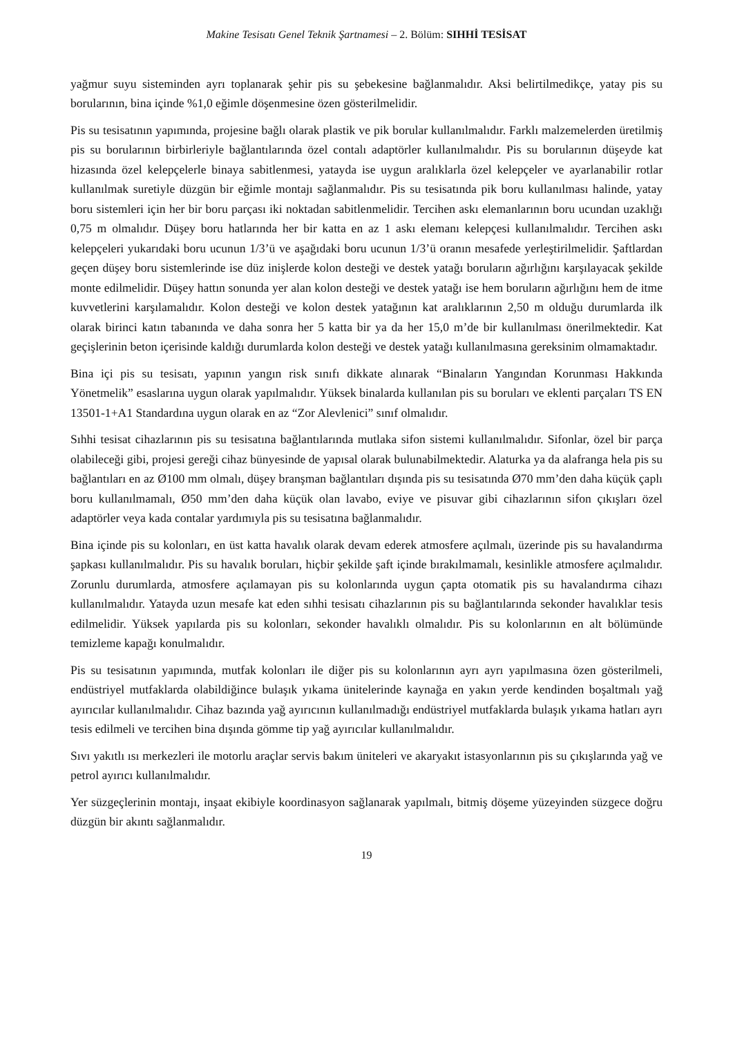Makine Tesisatı Genel Teknik Şartnamesi – 2. Bölüm: SIHHİ TESİSAT
yağmur suyu sisteminden ayrı toplanarak şehir pis su şebekesine bağlanmalıdır. Aksi belirtilmedikçe, yatay pis su borularının, bina içinde %1,0 eğimle döşenmesine özen gösterilmelidir.
Pis su tesisatının yapımında, projesine bağlı olarak plastik ve pik borular kullanılmalıdır. Farklı malzemelerden üretilmiş pis su borularının birbirleriyle bağlantılarında özel contalı adaptörler kullanılmalıdır. Pis su borularının düşeyde kat hizasında özel kelepçelerle binaya sabitlenmesi, yatayda ise uygun aralıklarla özel kelepçeler ve ayarlanabilir rotlar kullanılmak suretiyle düzgün bir eğimle montajı sağlanmalıdır. Pis su tesisatında pik boru kullanılması halinde, yatay boru sistemleri için her bir boru parçası iki noktadan sabitlenmelidir. Tercihen askı elemanlarının boru ucundan uzaklığı 0,75 m olmalıdır. Düşey boru hatlarında her bir katta en az 1 askı elemanı kelepçesi kullanılmalıdır. Tercihen askı kelepçeleri yukarıdaki boru ucunun 1/3’ü ve aşağıdaki boru ucunun 1/3’ü oranın mesafede yerleştirilmelidir. Şaftlardan geçen düşey boru sistemlerinde ise düz inişlerde kolon desteği ve destek yatağı boruların ağırlığını karşılayacak şekilde monte edilmelidir. Düşey hattın sonunda yer alan kolon desteği ve destek yatağı ise hem boruların ağırlığını hem de itme kuvvetlerini karşılamalıdır. Kolon desteği ve kolon destek yatağının kat aralıklarının 2,50 m olduğu durumlarda ilk olarak birinci katın tabanında ve daha sonra her 5 katta bir ya da her 15,0 m’de bir kullanılması önerilmektedir. Kat geçişlerinin beton içerisinde kaldığı durumlarda kolon desteği ve destek yatağı kullanılmasına gereksinim olmamaktadır.
Bina içi pis su tesisatı, yapının yangın risk sınıfı dikkate alınarak “Binaların Yangından Korunması Hakkında Yönetmelik” esaslarına uygun olarak yapılmalıdır. Yüksek binalarda kullanılan pis su boruları ve eklenti parçaları TS EN 13501-1+A1 Standardına uygun olarak en az “Zor Alevlenici” sınıf olmalıdır.
Sıhhi tesisat cihazlarının pis su tesisatına bağlantılarında mutlaka sifon sistemi kullanılmalıdır. Sifonlar, özel bir parça olabileceği gibi, projesi gereği cihaz bünyesinde de yapısal olarak bulunabilmektedir. Alaturka ya da alafranga hela pis su bağlantıları en az Ø100 mm olmalı, düşey branşman bağlantıları dışında pis su tesisatında Ø70 mm’den daha küçük çaplı boru kullanılmamalı, Ø50 mm’den daha küçük olan lavabo, eviye ve pisuvar gibi cihazlarının sifon çıkışları özel adaptörler veya kada contalar yardımıyla pis su tesisatına bağlanmalıdır.
Bina içinde pis su kolonları, en üst katta havalık olarak devam ederek atmosfere açılmalı, üzerinde pis su havalandırma şapkası kullanılmalıdır. Pis su havalık boruları, hiçbir şekilde şaft içinde bırakılmamalı, kesinlikle atmosfere açılmalıdır. Zorunlu durumlarda, atmosfere açılamayan pis su kolonlarında uygun çapta otomatik pis su havalandırma cihazı kullanılmalıdır. Yatayda uzun mesafe kat eden sıhhi tesisatı cihazlarının pis su bağlantılarında sekonder havalıklar tesis edilmelidir. Yüksek yapılarda pis su kolonları, sekonder havalıklı olmalıdır. Pis su kolonlarının en alt bölümünde temizleme kapağı konulmalıdır.
Pis su tesisatının yapımında, mutfak kolonları ile diğer pis su kolonlarının ayrı ayrı yapılmasına özen gösterilmeli, endüstriyel mutfaklarda olabildiğince bulaşık yıkama ünitelerinde kaynağa en yakın yerde kendinden boşaltmalı yağ ayırıcılar kullanılmalıdır. Cihaz bazında yağ ayırıcının kullanılmadığı endüstriyel mutfaklarda bulaşık yıkama hatları ayrı tesis edilmeli ve tercihen bina dışında gömme tip yağ ayırıcılar kullanılmalıdır.
Sıvı yakıtlı ısı merkezleri ile motorlu araçlar servis bakım üniteleri ve akaryakıt istasyonlarının pis su çıkışlarında yağ ve petrol ayırıcı kullanılmalıdır.
Yer süzgeçlerinin montajı, inşaat ekibiyle koordinasyon sağlanarak yapılmalı, bitmiş döşeme yüzeyinden süzgece doğru düzgün bir akıntı sağlanmalıdır.
19